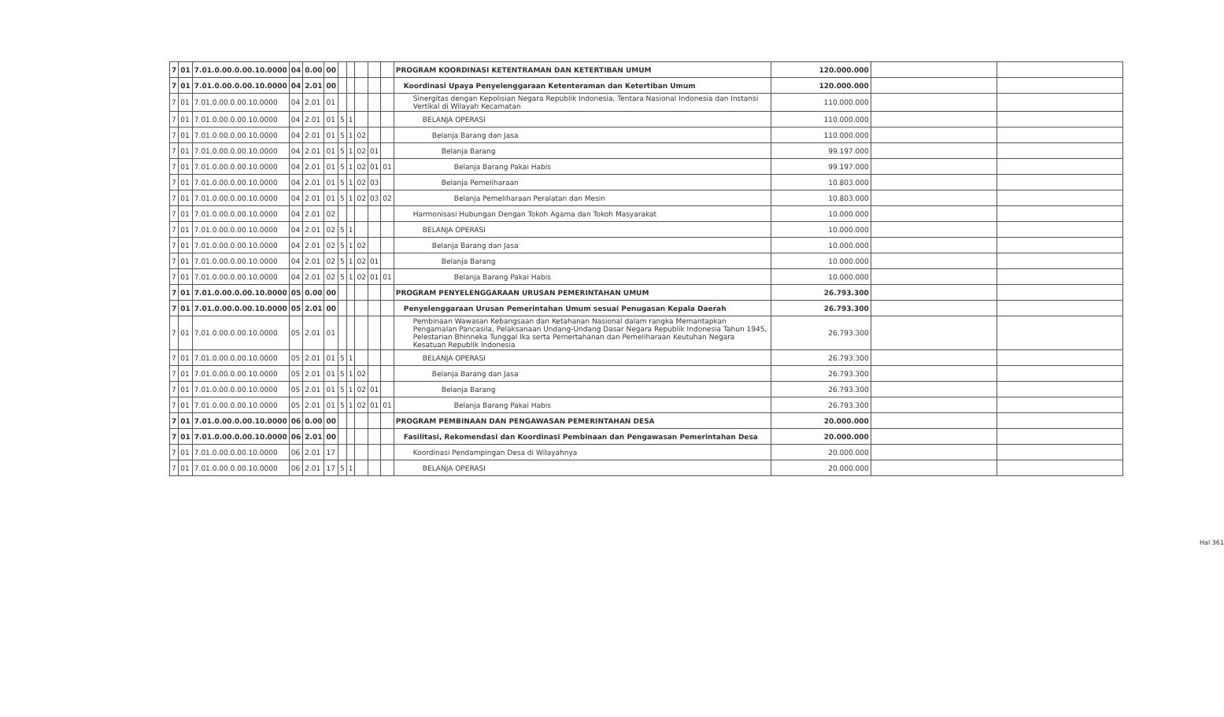| 7 | 01 | 7.01.0.00.0.00.10.0000 | 04 | 0.00 | 00 | | | | | | PROGRAM KOORDINASI KETENTRAMAN DAN KETERTIBAN UMUM | 120.000.000 | | |
| 7 | 01 | 7.01.0.00.0.00.10.0000 | 04 | 2.01 | 00 | | | | | | Koordinasi Upaya Penyelenggaraan Ketenteraman dan Ketertiban Umum | 120.000.000 | | |
| 7 | 01 | 7.01.0.00.0.00.10.0000 | 04 | 2.01 | 01 | | | | | | Sinergitas dengan Kepolisian Negara Republik Indonesia, Tentara Nasional Indonesia dan Instansi Vertikal di Wilayah Kecamatan | 110.000.000 | | |
| 7 | 01 | 7.01.0.00.0.00.10.0000 | 04 | 2.01 | 01 | 5 | 1 | | | | BELANJA OPERASI | 110.000.000 | | |
| 7 | 01 | 7.01.0.00.0.00.10.0000 | 04 | 2.01 | 01 | 5 | 1 | 02 | | | Belanja Barang dan Jasa | 110.000.000 | | |
| 7 | 01 | 7.01.0.00.0.00.10.0000 | 04 | 2.01 | 01 | 5 | 1 | 02 | 01 | | Belanja Barang | 99.197.000 | | |
| 7 | 01 | 7.01.0.00.0.00.10.0000 | 04 | 2.01 | 01 | 5 | 1 | 02 | 01 | 01 | Belanja Barang Pakai Habis | 99.197.000 | | |
| 7 | 01 | 7.01.0.00.0.00.10.0000 | 04 | 2.01 | 01 | 5 | 1 | 02 | 03 | | Belanja Pemeliharaan | 10.803.000 | | |
| 7 | 01 | 7.01.0.00.0.00.10.0000 | 04 | 2.01 | 01 | 5 | 1 | 02 | 03 | 02 | Belanja Pemeliharaan Peralatan dan Mesin | 10.803.000 | | |
| 7 | 01 | 7.01.0.00.0.00.10.0000 | 04 | 2.01 | 02 | | | | | | Harmonisasi Hubungan Dengan Tokoh Agama dan Tokoh Masyarakat | 10.000.000 | | |
| 7 | 01 | 7.01.0.00.0.00.10.0000 | 04 | 2.01 | 02 | 5 | 1 | | | | BELANJA OPERASI | 10.000.000 | | |
| 7 | 01 | 7.01.0.00.0.00.10.0000 | 04 | 2.01 | 02 | 5 | 1 | 02 | | | Belanja Barang dan Jasa | 10.000.000 | | |
| 7 | 01 | 7.01.0.00.0.00.10.0000 | 04 | 2.01 | 02 | 5 | 1 | 02 | 01 | | Belanja Barang | 10.000.000 | | |
| 7 | 01 | 7.01.0.00.0.00.10.0000 | 04 | 2.01 | 02 | 5 | 1 | 02 | 01 | 01 | Belanja Barang Pakai Habis | 10.000.000 | | |
| 7 | 01 | 7.01.0.00.0.00.10.0000 | 05 | 0.00 | 00 | | | | | | PROGRAM PENYELENGGARAAN URUSAN PEMERINTAHAN UMUM | 26.793.300 | | |
| 7 | 01 | 7.01.0.00.0.00.10.0000 | 05 | 2.01 | 00 | | | | | | Penyelenggaraan Urusan Pemerintahan Umum sesuai Penugasan Kepala Daerah | 26.793.300 | | |
| 7 | 01 | 7.01.0.00.0.00.10.0000 | 05 | 2.01 | 01 | | | | | | Pembinaan Wawasan Kebangsaan dan Ketahanan Nasional dalam rangka Memantapkan Pengamalan Pancasila, Pelaksanaan Undang-Undang Dasar Negara Republik Indonesia Tahun 1945, Pelestarian Bhinneka Tunggal Ika serta Pemertahanan dan Pemeliharaan Keutuhan Negara Kesatuan Republik Indonesia | 26.793.300 | | |
| 7 | 01 | 7.01.0.00.0.00.10.0000 | 05 | 2.01 | 01 | 5 | 1 | | | | BELANJA OPERASI | 26.793.300 | | |
| 7 | 01 | 7.01.0.00.0.00.10.0000 | 05 | 2.01 | 01 | 5 | 1 | 02 | | | Belanja Barang dan Jasa | 26.793.300 | | |
| 7 | 01 | 7.01.0.00.0.00.10.0000 | 05 | 2.01 | 01 | 5 | 1 | 02 | 01 | | Belanja Barang | 26.793.300 | | |
| 7 | 01 | 7.01.0.00.0.00.10.0000 | 05 | 2.01 | 01 | 5 | 1 | 02 | 01 | 01 | Belanja Barang Pakai Habis | 26.793.300 | | |
| 7 | 01 | 7.01.0.00.0.00.10.0000 | 06 | 0.00 | 00 | | | | | | PROGRAM PEMBINAAN DAN PENGAWASAN PEMERINTAHAN DESA | 20.000.000 | | |
| 7 | 01 | 7.01.0.00.0.00.10.0000 | 06 | 2.01 | 00 | | | | | | Fasilitasi, Rekomendasi dan Koordinasi Pembinaan dan Pengawasan Pemerintahan Desa | 20.000.000 | | |
| 7 | 01 | 7.01.0.00.0.00.10.0000 | 06 | 2.01 | 17 | | | | | | Koordinasi Pendampingan Desa di Wilayahnya | 20.000.000 | | |
| 7 | 01 | 7.01.0.00.0.00.10.0000 | 06 | 2.01 | 17 | 5 | 1 | | | | BELANJA OPERASI | 20.000.000 | | |
Hal 361